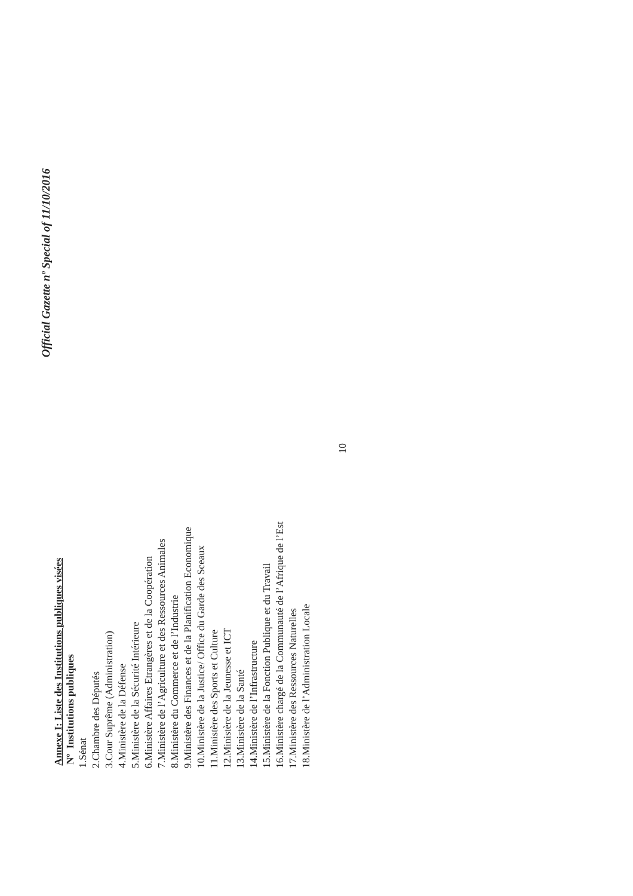Official Gazette nº Special of 11/10/2016
Annexe I: Liste des Institutions publiques visées
Nº Institutions publiques
1.Sénat
2.Chambre des Députés
3.Cour Suprême (Administration)
4.Ministère de la Défense
5.Ministère de la Sécurité Intérieure
6.Ministère Affaires Etrangères et de la Coopération
7.Ministère de l’Agriculture et des Ressources Animales
8.Ministère du Commerce et de l’Industrie
9.Ministère des Finances et de la Planification Economique
10.Ministère de la Justice/ Office du Garde des Sceaux
11.Ministère des Sports et Culture
12.Ministère de la Jeunesse et ICT
13.Ministère de la Santé
14.Ministère de l’Infrastructure
15.Ministère de la Fonction Publique et du Travail
16.Ministère chargé de la Communauté de l’Afrique de l’Est
17.Ministère des Ressources Naturelles
18.Ministère de l’Administration Locale
10